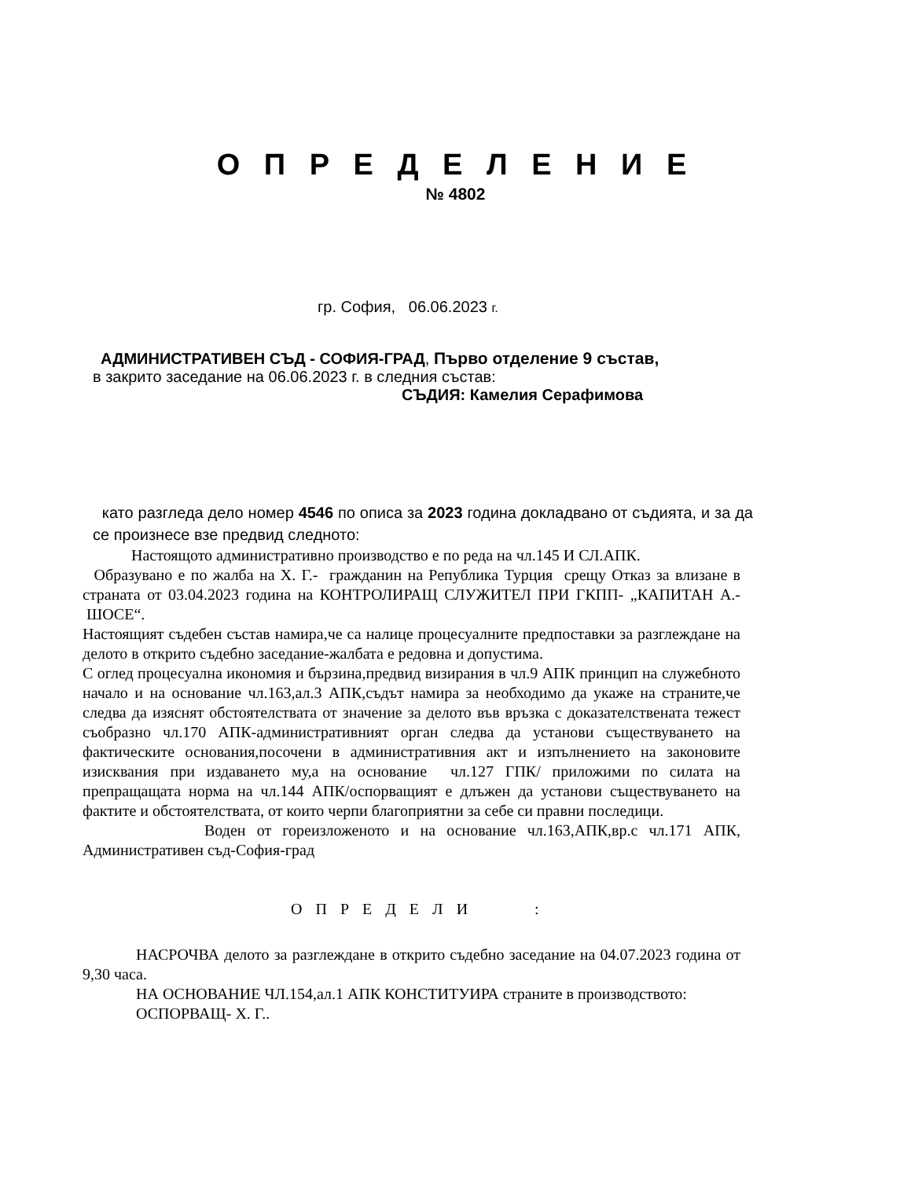О П Р Е Д Е Л Е Н И Е
№ 4802
гр. София, 06.06.2023 г.
АДМИНИСТРАТИВЕН СЪД - СОФИЯ-ГРАД, Първо отделение 9 състав,
в закрито заседание на 06.06.2023 г. в следния състав:
СЪДИЯ: Камелия Серафимова
като разгледа дело номер 4546 по описа за 2023 година докладвано от съдията, и за да се произнесе взе предвид следното:
Настоящото административно производство е по реда на чл.145 И СЛ.АПК.
Образувано е по жалба на Х. Г.- гражданин на Република Турция срещу Отказ за влизане в страната от 03.04.2023 година на КОНТРОЛИРАЩ СЛУЖИТЕЛ ПРИ ГКПП- „КАПИТАН А.- ШОСЕ“.
Настоящият съдебен състав намира,че са налице процесуалните предпоставки за разглеждане на делото в открито съдебно заседание-жалбата е редовна и допустима.
С оглед процесуална икономия и бързина,предвид визирания в чл.9 АПК принцип на служебното начало и на основание чл.163,ал.3 АПК,съдът намира за необходимо да укаже на страните,че следва да изяснят обстоятелствата от значение за делото във връзка с доказателствената тежест съобразно чл.170 АПК-административният орган следва да установи съществуването на фактическите основания,посочени в административния акт и изпълнението на законовите изисквания при издаването му,а на основание чл.127 ГПК/ приложими по силата на препращащата норма на чл.144 АПК/оспорващият е длъжен да установи съществуването на фактите и обстоятелствата, от които черпи благоприятни за себе си правни последици.
Воден от гореизложеното и на основание чл.163,АПК,вр.с чл.171 АПК, Административен съд-София-град
О П Р Е Д Е Л И :
НАСРОЧВА делото за разглеждане в открито съдебно заседание на 04.07.2023 година от 9,30 часа.
НА ОСНОВАНИЕ ЧЛ.154,ал.1 АПК КОНСТИТУИРА страните в производството:
ОСПОРВАЩ- Х. Г..